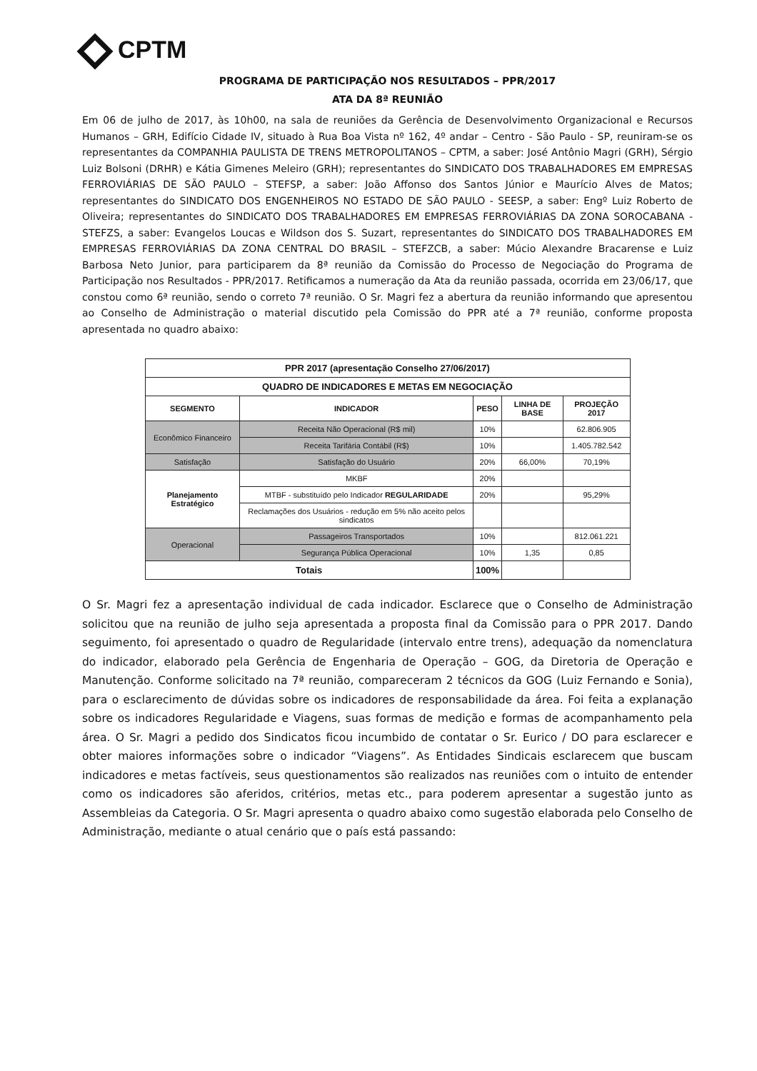CPTM
PROGRAMA DE PARTICIPAÇÃO NOS RESULTADOS – PPR/2017
ATA DA 8ª REUNIÃO
Em 06 de julho de 2017, às 10h00, na sala de reuniões da Gerência de Desenvolvimento Organizacional e Recursos Humanos – GRH, Edifício Cidade IV, situado à Rua Boa Vista nº 162, 4º andar – Centro - São Paulo - SP, reuniram-se os representantes da COMPANHIA PAULISTA DE TRENS METROPOLITANOS – CPTM, a saber: José Antônio Magri (GRH), Sérgio Luiz Bolsoni (DRHR) e Kátia Gimenes Meleiro (GRH); representantes do SINDICATO DOS TRABALHADORES EM EMPRESAS FERROVIÁRIAS DE SÃO PAULO – STEFSP, a saber: João Affonso dos Santos Júnior e Maurício Alves de Matos; representantes do SINDICATO DOS ENGENHEIROS NO ESTADO DE SÃO PAULO - SEESP, a saber: Engº Luiz Roberto de Oliveira; representantes do SINDICATO DOS TRABALHADORES EM EMPRESAS FERROVIÁRIAS DA ZONA SOROCABANA - STEFZS, a saber: Evangelos Loucas e Wildson dos S. Suzart, representantes do SINDICATO DOS TRABALHADORES EM EMPRESAS FERROVIÁRIAS DA ZONA CENTRAL DO BRASIL – STEFZCB, a saber: Múcio Alexandre Bracarense e Luiz Barbosa Neto Junior, para participarem da 8ª reunião da Comissão do Processo de Negociação do Programa de Participação nos Resultados - PPR/2017. Retificamos a numeração da Ata da reunião passada, ocorrida em 23/06/17, que constou como 6ª reunião, sendo o correto 7ª reunião. O Sr. Magri fez a abertura da reunião informando que apresentou ao Conselho de Administração o material discutido pela Comissão do PPR até a 7ª reunião, conforme proposta apresentada no quadro abaixo:
| PPR 2017 (apresentação Conselho 27/06/2017) | | | | |
| --- | --- | --- | --- | --- |
| QUADRO DE INDICADORES E METAS EM NEGOCIAÇÃO | | | | |
| SEGMENTO | INDICADOR | PESO | LINHA DE BASE | PROJEÇÃO 2017 |
| Econômico Financeiro | Receita Não Operacional (R$ mil) | 10% | | 62.806.905 |
| | Receita Tarifária Contábil (R$) | 10% | | 1.405.782.542 |
| Satisfação | Satisfação do Usuário | 20% | 66,00% | 70,19% |
| Planejamento Estratégico | MKBF | 20% | | |
| | MTBF - substituído pelo Indicador REGULARIDADE | 20% | | 95,29% |
| | Reclamações dos Usuários - redução em 5% não aceito pelos sindicatos | | | |
| Operacional | Passageiros Transportados | 10% | | 812.061.221 |
| | Segurança Pública Operacional | 10% | 1,35 | 0,85 |
| Totais | | 100% | | |
O Sr. Magri fez a apresentação individual de cada indicador. Esclarece que o Conselho de Administração solicitou que na reunião de julho seja apresentada a proposta final da Comissão para o PPR 2017. Dando seguimento, foi apresentado o quadro de Regularidade (intervalo entre trens), adequação da nomenclatura do indicador, elaborado pela Gerência de Engenharia de Operação – GOG, da Diretoria de Operação e Manutenção. Conforme solicitado na 7ª reunião, compareceram 2 técnicos da GOG (Luiz Fernando e Sonia), para o esclarecimento de dúvidas sobre os indicadores de responsabilidade da área. Foi feita a explanação sobre os indicadores Regularidade e Viagens, suas formas de medição e formas de acompanhamento pela área. O Sr. Magri a pedido dos Sindicatos ficou incumbido de contatar o Sr. Eurico / DO para esclarecer e obter maiores informações sobre o indicador “Viagens”. As Entidades Sindicais esclarecem que buscam indicadores e metas factíveis, seus questionamentos são realizados nas reuniões com o intuito de entender como os indicadores são aferidos, critérios, metas etc., para poderem apresentar a sugestão junto as Assembleias da Categoria. O Sr. Magri apresenta o quadro abaixo como sugestão elaborada pelo Conselho de Administração, mediante o atual cenário que o país está passando: